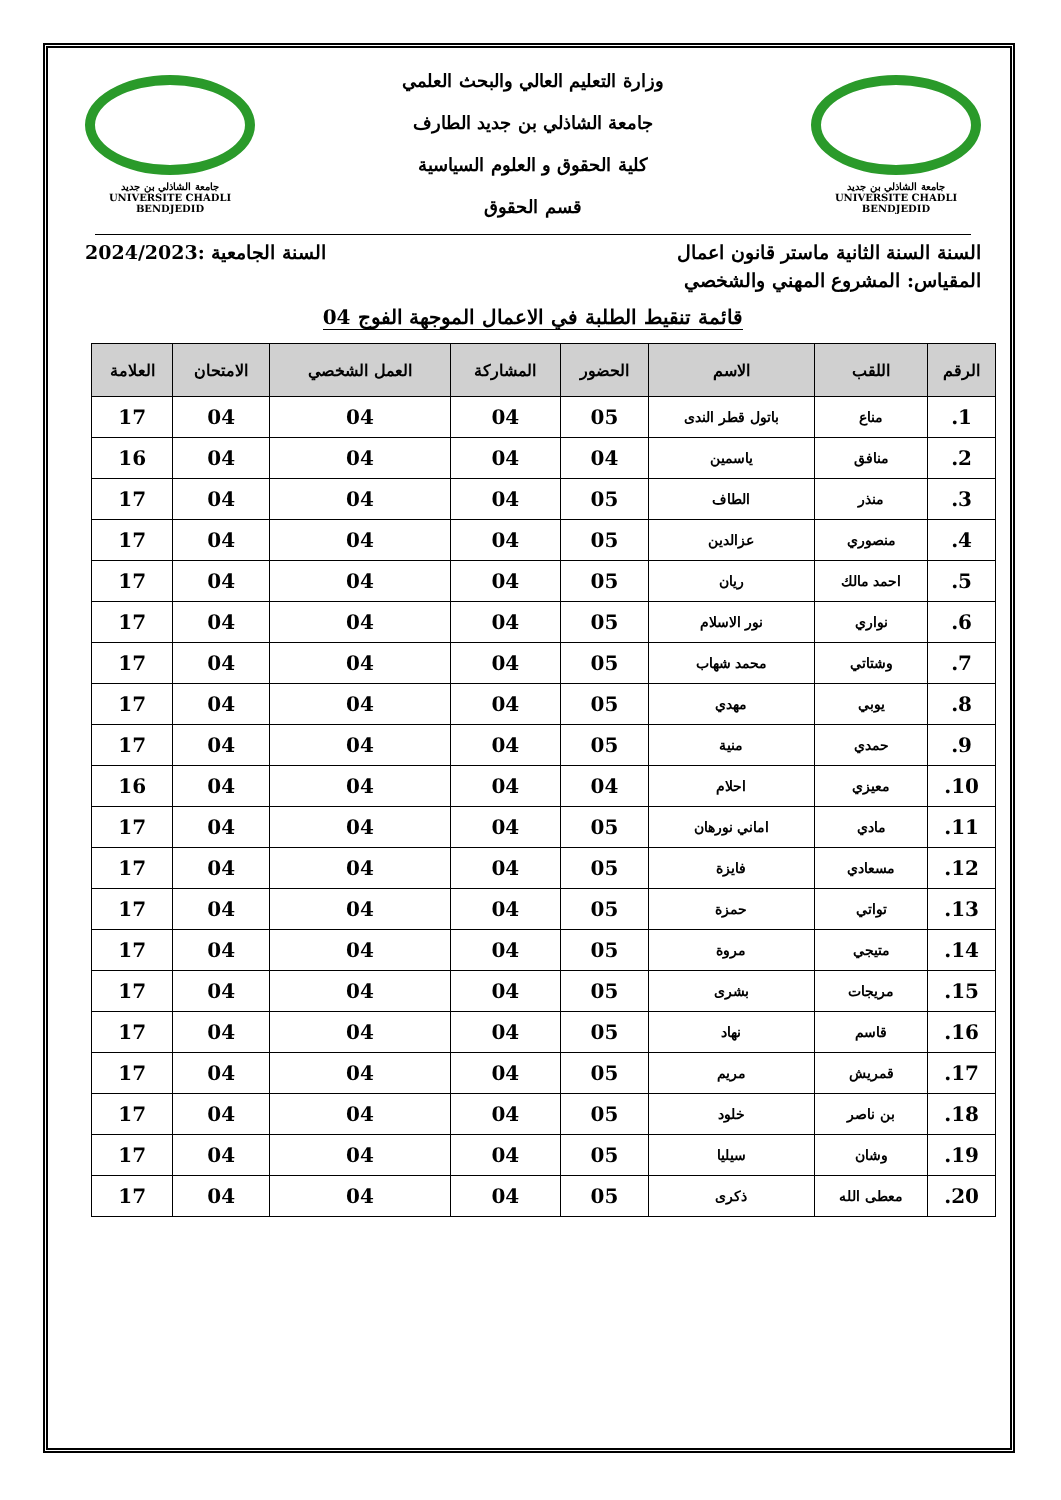جامعة الشاذلي بن جديد
UNIVERSITE CHADLI BENDJEDID
وزارة التعليم العالي والبحث العلمي
جامعة الشاذلي بن جديد الطارف
كلية الحقوق و العلوم السياسية
قسم الحقوق
جامعة الشاذلي بن جديد
UNIVERSITE CHADLI BENDJEDID
السنة السنة الثانية ماستر قانون اعمال السنة الجامعية :2024/2023
المقياس: المشروع المهني والشخصي
قائمة تنقيط الطلبة في الاعمال الموجهة الفوج 04
| الرقم | اللقب | الاسم | الحضور | المشاركة | العمل الشخصي | الامتحان | العلامة |
| --- | --- | --- | --- | --- | --- | --- | --- |
| 1. | مناع | باتول قطر الندى | 05 | 04 | 04 | 04 | 17 |
| 2. | منافق | ياسمين | 04 | 04 | 04 | 04 | 16 |
| 3. | منذر | الطاف | 05 | 04 | 04 | 04 | 17 |
| 4. | منصوري | عزالدين | 05 | 04 | 04 | 04 | 17 |
| 5. | احمد مالك | ريان | 05 | 04 | 04 | 04 | 17 |
| 6. | نواري | نور الاسلام | 05 | 04 | 04 | 04 | 17 |
| 7. | وشتاتي | محمد شهاب | 05 | 04 | 04 | 04 | 17 |
| 8. | يوبي | مهدي | 05 | 04 | 04 | 04 | 17 |
| 9. | حمدي | منية | 05 | 04 | 04 | 04 | 17 |
| 10. | معيزي | احلام | 04 | 04 | 04 | 04 | 16 |
| 11. | مادي | اماني نورهان | 05 | 04 | 04 | 04 | 17 |
| 12. | مسعادي | فايزة | 05 | 04 | 04 | 04 | 17 |
| 13. | تواتي | حمزة | 05 | 04 | 04 | 04 | 17 |
| 14. | متيجي | مروة | 05 | 04 | 04 | 04 | 17 |
| 15. | مريجات | بشرى | 05 | 04 | 04 | 04 | 17 |
| 16. | قاسم | نهاد | 05 | 04 | 04 | 04 | 17 |
| 17. | قمريش | مريم | 05 | 04 | 04 | 04 | 17 |
| 18. | بن ناصر | خلود | 05 | 04 | 04 | 04 | 17 |
| 19. | وشان | سيليا | 05 | 04 | 04 | 04 | 17 |
| 20. | معطى الله | ذكرى | 05 | 04 | 04 | 04 | 17 |